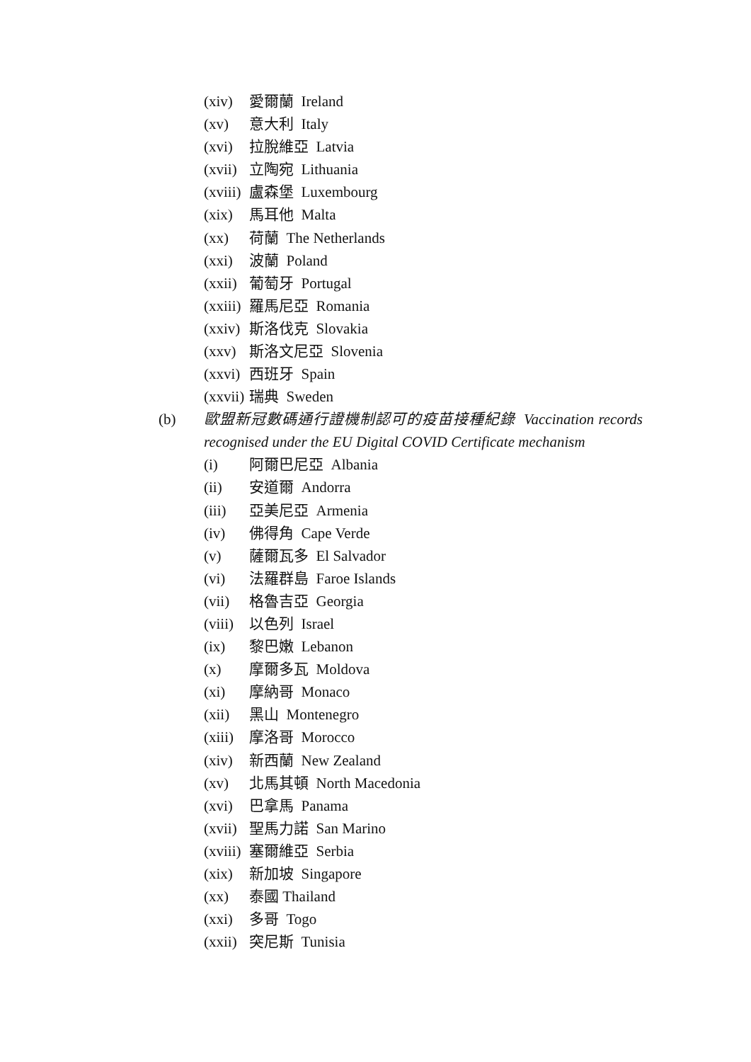(xiv) 愛爾蘭 Ireland
(xv) 意大利 Italy
(xvi) 拉脫維亞 Latvia
(xvii) 立陶宛 Lithuania
(xviii) 盧森堡 Luxembourg
(xix) 馬耳他 Malta
(xx) 荷蘭 The Netherlands
(xxi) 波蘭 Poland
(xxii) 葡萄牙 Portugal
(xxiii) 羅馬尼亞 Romania
(xxiv) 斯洛伐克 Slovakia
(xxv) 斯洛文尼亞 Slovenia
(xxvi) 西班牙 Spain
(xxvii) 瑞典 Sweden
(b) 歐盟新冠數碼通行證機制認可的疫苗接種紀錄 Vaccination records recognised under the EU Digital COVID Certificate mechanism
(i) 阿爾巴尼亞 Albania
(ii) 安道爾 Andorra
(iii) 亞美尼亞 Armenia
(iv) 佛得角 Cape Verde
(v) 薩爾瓦多 El Salvador
(vi) 法羅群島 Faroe Islands
(vii) 格魯吉亞 Georgia
(viii) 以色列 Israel
(ix) 黎巴嫩 Lebanon
(x) 摩爾多瓦 Moldova
(xi) 摩納哥 Monaco
(xii) 黑山 Montenegro
(xiii) 摩洛哥 Morocco
(xiv) 新西蘭 New Zealand
(xv) 北馬其頓 North Macedonia
(xvi) 巴拿馬 Panama
(xvii) 聖馬力諾 San Marino
(xviii) 塞爾維亞 Serbia
(xix) 新加坡 Singapore
(xx) 泰國 Thailand
(xxi) 多哥 Togo
(xxii) 突尼斯 Tunisia